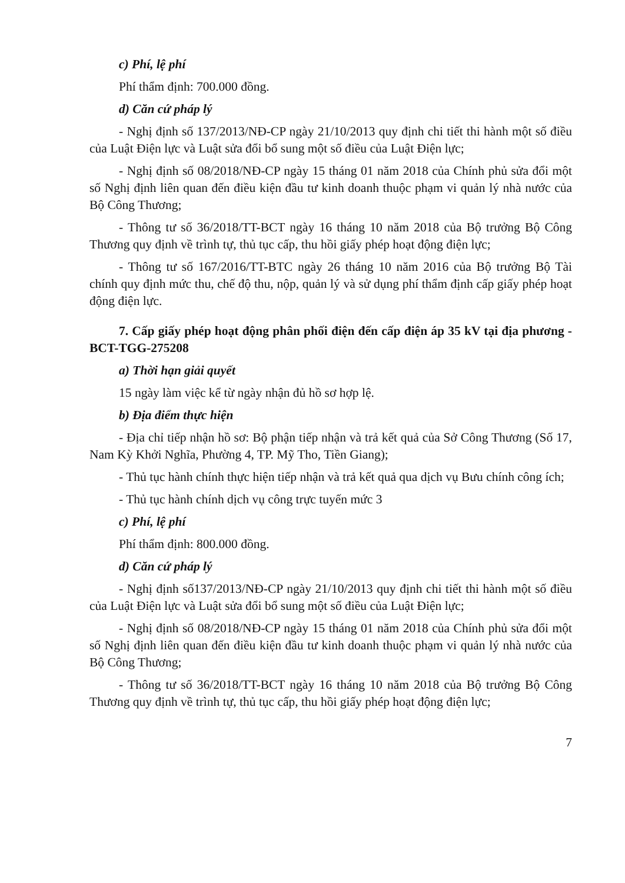c) Phí, lệ phí
Phí thẩm định: 700.000 đồng.
d) Căn cứ pháp lý
- Nghị định số 137/2013/NĐ-CP ngày 21/10/2013 quy định chi tiết thi hành một số điều của Luật Điện lực và Luật sửa đổi bổ sung một số điều của Luật Điện lực;
- Nghị định số 08/2018/NĐ-CP ngày 15 tháng 01 năm 2018 của Chính phủ sửa đổi một số Nghị định liên quan đến điều kiện đầu tư kinh doanh thuộc phạm vi quản lý nhà nước của Bộ Công Thương;
- Thông tư số 36/2018/TT-BCT ngày 16 tháng 10 năm 2018 của Bộ trưởng Bộ Công Thương quy định về trình tự, thủ tục cấp, thu hồi giấy phép hoạt động điện lực;
- Thông tư số 167/2016/TT-BTC ngày 26 tháng 10 năm 2016 của Bộ trưởng Bộ Tài chính quy định mức thu, chế độ thu, nộp, quản lý và sử dụng phí thẩm định cấp giấy phép hoạt động điện lực.
7. Cấp giấy phép hoạt động phân phối điện đến cấp điện áp 35 kV tại địa phương - BCT-TGG-275208
a) Thời hạn giải quyết
15 ngày làm việc kể từ ngày nhận đủ hồ sơ hợp lệ.
b) Địa điểm thực hiện
- Địa chỉ tiếp nhận hồ sơ: Bộ phận tiếp nhận và trả kết quả của Sở Công Thương (Số 17, Nam Kỳ Khởi Nghĩa, Phường 4, TP. Mỹ Tho, Tiền Giang);
- Thủ tục hành chính thực hiện tiếp nhận và trả kết quả qua dịch vụ Bưu chính công ích;
- Thủ tục hành chính dịch vụ công trực tuyến mức 3
c) Phí, lệ phí
Phí thẩm định: 800.000 đồng.
d) Căn cứ pháp lý
- Nghị định số137/2013/NĐ-CP ngày 21/10/2013 quy định chi tiết thi hành một số điều của Luật Điện lực và Luật sửa đổi bổ sung một số điều của Luật Điện lực;
- Nghị định số 08/2018/NĐ-CP ngày 15 tháng 01 năm 2018 của Chính phủ sửa đổi một số Nghị định liên quan đến điều kiện đầu tư kinh doanh thuộc phạm vi quản lý nhà nước của Bộ Công Thương;
- Thông tư số 36/2018/TT-BCT ngày 16 tháng 10 năm 2018 của Bộ trưởng Bộ Công Thương quy định về trình tự, thủ tục cấp, thu hồi giấy phép hoạt động điện lực;
7